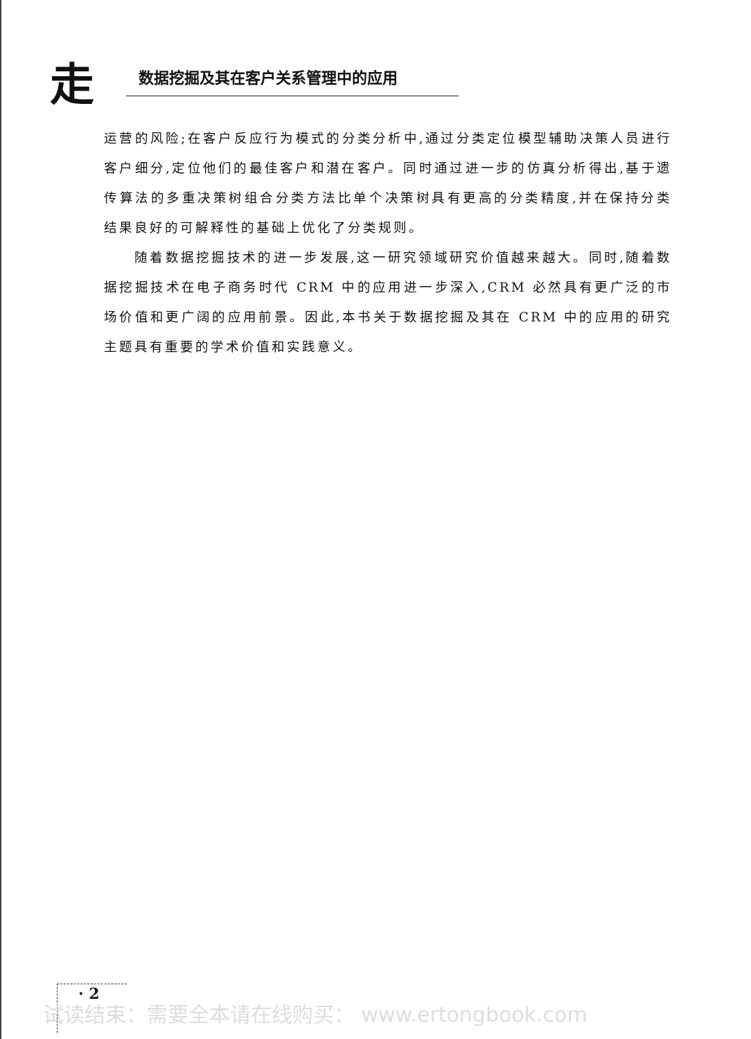走 数据挖掘及其在客户关系管理中的应用
运营的风险;在客户反应行为模式的分类分析中,通过分类定位模型辅助决策人员进行客户细分,定位他们的最佳客户和潜在客户。同时通过进一步的仿真分析得出,基于遗传算法的多重决策树组合分类方法比单个决策树具有更高的分类精度,并在保持分类结果良好的可解释性的基础上优化了分类规则。
随着数据挖掘技术的进一步发展,这一研究领域研究价值越来越大。同时,随着数据挖掘技术在电子商务时代 CRM 中的应用进一步深入,CRM 必然具有更广泛的市场价值和更广阔的应用前景。因此,本书关于数据挖掘及其在 CRM 中的应用的研究主题具有重要的学术价值和实践意义。
· 2
试读结束：需要全本请在线购买： www.ertongbook.com